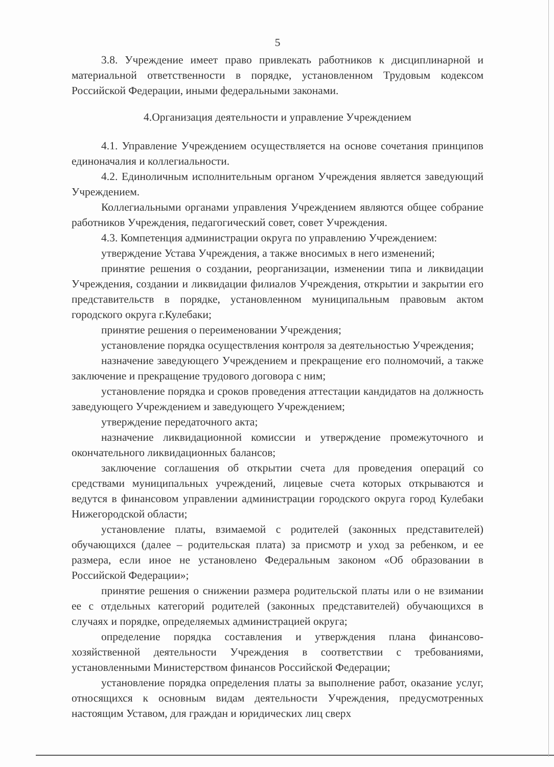5
3.8. Учреждение имеет право привлекать работников к дисциплинарной и материальной ответственности в порядке, установленном Трудовым кодексом Российской Федерации, иными федеральными законами.
4.Организация деятельности и управление Учреждением
4.1. Управление Учреждением осуществляется на основе сочетания принципов единоначалия и коллегиальности.
4.2. Единоличным исполнительным органом Учреждения является заведующий Учреждением.
Коллегиальными органами управления Учреждением являются общее собрание работников Учреждения, педагогический совет, совет Учреждения.
4.3. Компетенция администрации округа по управлению Учреждением:
утверждение Устава Учреждения, а также вносимых в него изменений;
принятие решения о создании, реорганизации, изменении типа и ликвидации Учреждения, создании и ликвидации филиалов Учреждения, открытии и закрытии его представительств в порядке, установленном муниципальным правовым актом городского округа г.Кулебаки;
принятие решения о переименовании Учреждения;
установление порядка осуществления контроля за деятельностью Учреждения;
назначение заведующего Учреждением и прекращение его полномочий, а также заключение и прекращение трудового договора с ним;
установление порядка и сроков проведения аттестации кандидатов на должность заведующего Учреждением и заведующего Учреждением;
утверждение передаточного акта;
назначение ликвидационной комиссии и утверждение промежуточного и окончательного ликвидационных балансов;
заключение соглашения об открытии счета для проведения операций со средствами муниципальных учреждений, лицевые счета которых открываются и ведутся в финансовом управлении администрации городского округа город Кулебаки Нижегородской области;
установление платы, взимаемой с родителей (законных представителей) обучающихся (далее – родительская плата) за присмотр и уход за ребенком, и ее размера, если иное не установлено Федеральным законом «Об образовании в Российской Федерации»;
принятие решения о снижении размера родительской платы или о не взимании ее с отдельных категорий родителей (законных представителей) обучающихся в случаях и порядке, определяемых администрацией округа;
определение порядка составления и утверждения плана финансово-хозяйственной деятельности Учреждения в соответствии с требованиями, установленными Министерством финансов Российской Федерации;
установление порядка определения платы за выполнение работ, оказание услуг, относящихся к основным видам деятельности Учреждения, предусмотренных настоящим Уставом, для граждан и юридических лиц сверх